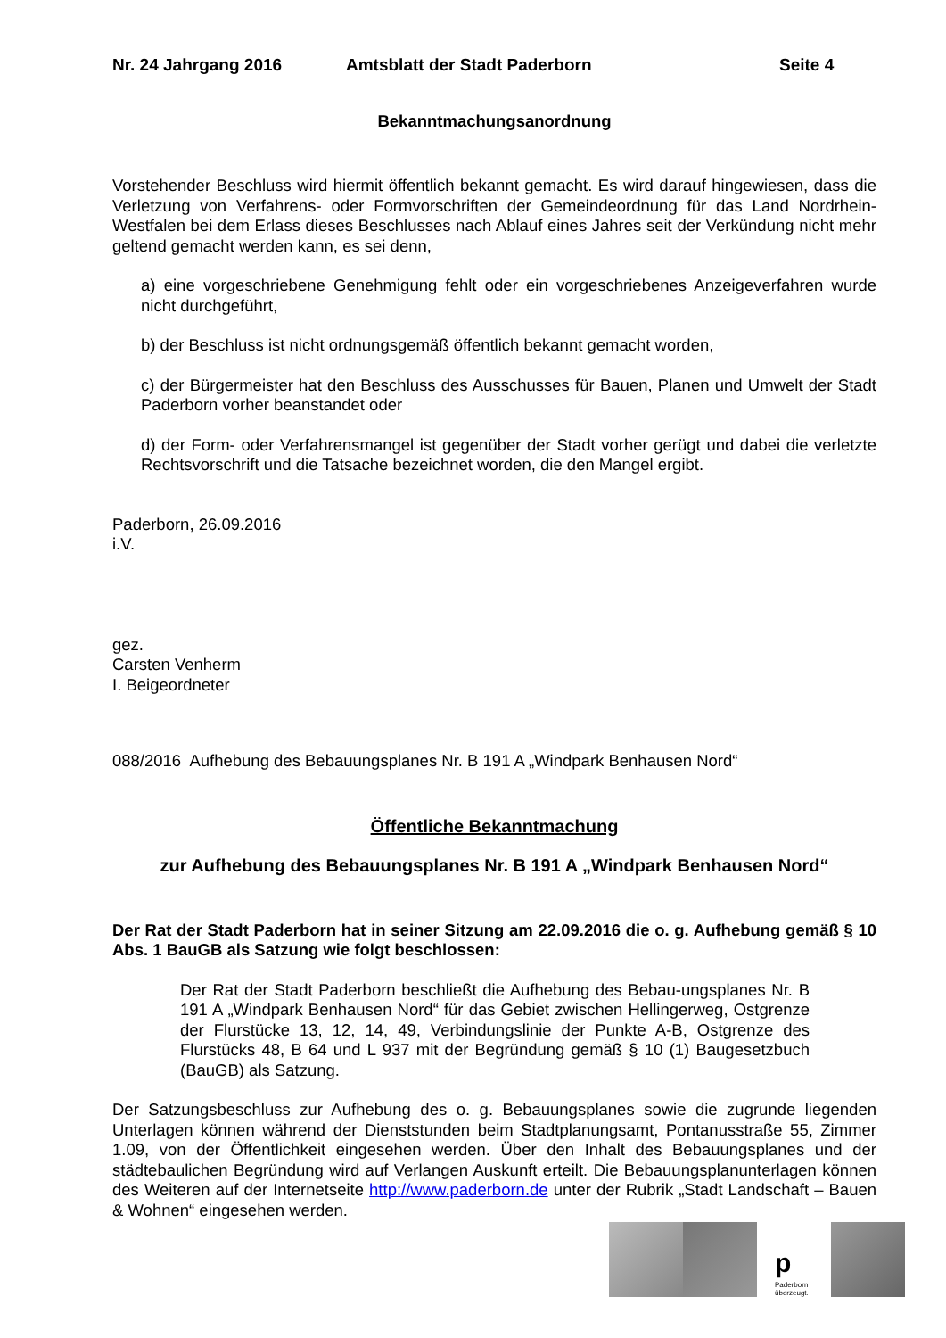Nr. 24 Jahrgang 2016 Amtsblatt der Stadt Paderborn Seite 4
Bekanntmachungsanordnung
Vorstehender Beschluss wird hiermit öffentlich bekannt gemacht. Es wird darauf hingewiesen, dass die Verletzung von Verfahrens- oder Formvorschriften der Gemeindeordnung für das Land Nordrhein-Westfalen bei dem Erlass dieses Beschlusses nach Ablauf eines Jahres seit der Verkündung nicht mehr geltend gemacht werden kann, es sei denn,
a) eine vorgeschriebene Genehmigung fehlt oder ein vorgeschriebenes Anzeigeverfahren wurde nicht durchgeführt,
b) der Beschluss ist nicht ordnungsgemäß öffentlich bekannt gemacht worden,
c) der Bürgermeister hat den Beschluss des Ausschusses für Bauen, Planen und Umwelt der Stadt Paderborn vorher beanstandet oder
d) der Form- oder Verfahrensmangel ist gegenüber der Stadt vorher gerügt und dabei die verletzte Rechtsvorschrift und die Tatsache bezeichnet worden, die den Mangel ergibt.
Paderborn, 26.09.2016
i.V.
gez.
Carsten Venherm
I. Beigeordneter
088/2016 Aufhebung des Bebauungsplanes Nr. B 191 A „Windpark Benhausen Nord“
Öffentliche Bekanntmachung
zur Aufhebung des Bebauungsplanes Nr. B 191 A „Windpark Benhausen Nord“
Der Rat der Stadt Paderborn hat in seiner Sitzung am 22.09.2016 die o. g. Aufhebung gemäß § 10 Abs. 1 BauGB als Satzung wie folgt beschlossen:
Der Rat der Stadt Paderborn beschließt die Aufhebung des Bebau-ungsplanes Nr. B 191 A „Windpark Benhausen Nord“ für das Gebiet zwischen Hellingerweg, Ostgrenze der Flurstücke 13, 12, 14, 49, Verbindungslinie der Punkte A-B, Ostgrenze des Flurstücks 48, B 64 und L 937 mit der Begründung gemäß § 10 (1) Baugesetzbuch (BauGB) als Satzung.
Der Satzungsbeschluss zur Aufhebung des o. g. Bebauungsplanes sowie die zugrunde liegenden Unterlagen können während der Dienststunden beim Stadtplanungsamt, Pontanusstraße 55, Zimmer 1.09, von der Öffentlichkeit eingesehen werden. Über den Inhalt des Bebauungsplanes und der städtebaulichen Begründung wird auf Verlangen Auskunft erteilt. Die Bebauungsplanunterlagen können des Weiteren auf der Internetseite http://www.paderborn.de unter der Rubrik „Stadt Landschaft – Bauen & Wohnen“ eingesehen werden.
p
Paderborn überzeugt.